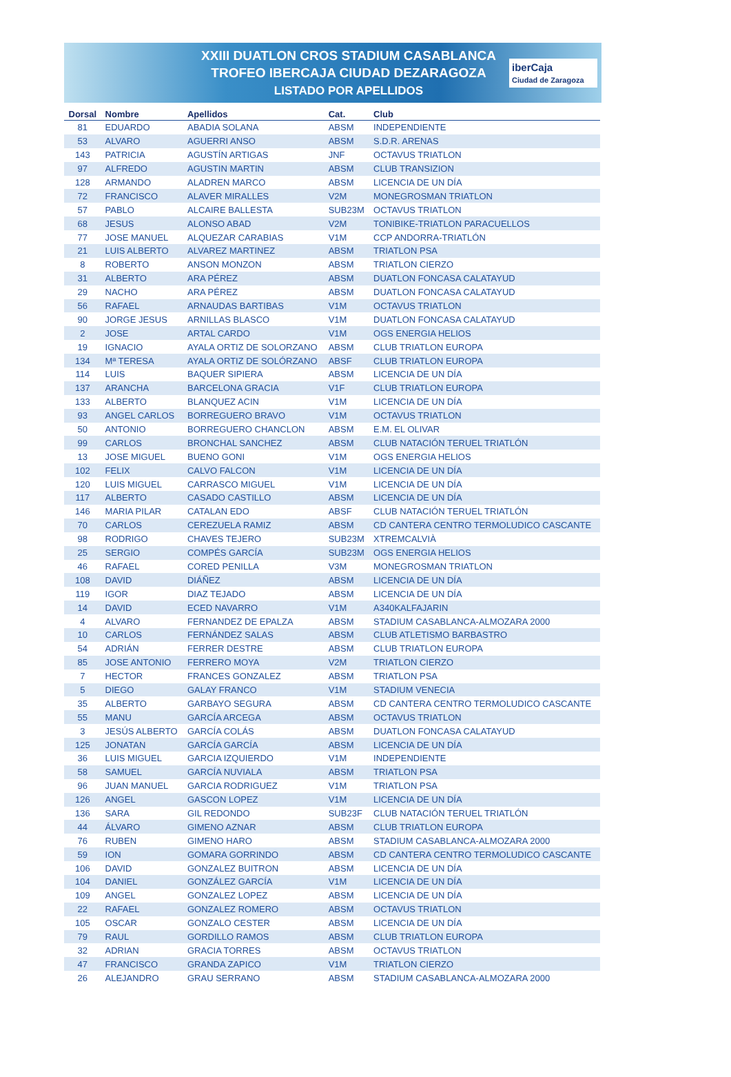XXIII DUATLON CROS STADIUM CASABLANCA
TROFEO IBERCAJA CIUDAD DEZARAGOZA
LISTADO POR APELLIDOS
iberCaja
Ciudad de Zaragoza
| Dorsal | Nombre | Apellidos | Cat. | Club |
| --- | --- | --- | --- | --- |
| 81 | EDUARDO | ABADIA SOLANA | ABSM | INDEPENDIENTE |
| 53 | ALVARO | AGUERRI ANSO | ABSM | S.D.R. ARENAS |
| 143 | PATRICIA | AGUSTÍN ARTIGAS | JNF | OCTAVUS TRIATLON |
| 97 | ALFREDO | AGUSTIN MARTIN | ABSM | CLUB TRANSIZION |
| 128 | ARMANDO | ALADREN MARCO | ABSM | LICENCIA DE UN DÍA |
| 72 | FRANCISCO | ALAVER MIRALLES | V2M | MONEGROSMAN TRIATLON |
| 57 | PABLO | ALCAIRE BALLESTA | SUB23M | OCTAVUS TRIATLON |
| 68 | JESUS | ALONSO ABAD | V2M | TONIBIKE-TRIATLON PARACUELLOS |
| 77 | JOSE MANUEL | ALQUEZAR CARABIAS | V1M | CCP ANDORRA-TRIATLÓN |
| 21 | LUIS ALBERTO | ALVAREZ MARTINEZ | ABSM | TRIATLON PSA |
| 8 | ROBERTO | ANSON MONZON | ABSM | TRIATLON CIERZO |
| 31 | ALBERTO | ARA PÉREZ | ABSM | DUATLON FONCASA CALATAYUD |
| 29 | NACHO | ARA PÉREZ | ABSM | DUATLON FONCASA CALATAYUD |
| 56 | RAFAEL | ARNAUDAS BARTIBAS | V1M | OCTAVUS TRIATLON |
| 90 | JORGE JESUS | ARNILLAS BLASCO | V1M | DUATLON FONCASA CALATAYUD |
| 2 | JOSE | ARTAL CARDO | V1M | OGS ENERGIA HELIOS |
| 19 | IGNACIO | AYALA ORTIZ DE SOLORZANO | ABSM | CLUB TRIATLON EUROPA |
| 134 | Mª TERESA | AYALA ORTIZ DE SOLÓRZANO | ABSF | CLUB TRIATLON EUROPA |
| 114 | LUIS | BAQUER SIPIERA | ABSM | LICENCIA DE UN DÍA |
| 137 | ARANCHA | BARCELONA GRACIA | V1F | CLUB TRIATLON EUROPA |
| 133 | ALBERTO | BLANQUEZ ACIN | V1M | LICENCIA DE UN DÍA |
| 93 | ANGEL CARLOS | BORREGUERO BRAVO | V1M | OCTAVUS TRIATLON |
| 50 | ANTONIO | BORREGUERO CHANCLON | ABSM | E.M. EL OLIVAR |
| 99 | CARLOS | BRONCHAL SANCHEZ | ABSM | CLUB NATACIÓN TERUEL TRIATLÓN |
| 13 | JOSE MIGUEL | BUENO GONI | V1M | OGS ENERGIA HELIOS |
| 102 | FELIX | CALVO FALCON | V1M | LICENCIA DE UN DÍA |
| 120 | LUIS MIGUEL | CARRASCO MIGUEL | V1M | LICENCIA DE UN DÍA |
| 117 | ALBERTO | CASADO CASTILLO | ABSM | LICENCIA DE UN DÍA |
| 146 | MARIA PILAR | CATALAN EDO | ABSF | CLUB NATACIÓN TERUEL TRIATLÓN |
| 70 | CARLOS | CEREZUELA RAMIZ | ABSM | CD CANTERA CENTRO TERMOLUDICO CASCANTE |
| 98 | RODRIGO | CHAVES TEJERO | SUB23M | XTREMCALVIÀ |
| 25 | SERGIO | COMPÉS GARCÍA | SUB23M | OGS ENERGIA HELIOS |
| 46 | RAFAEL | CORED PENILLA | V3M | MONEGROSMAN TRIATLON |
| 108 | DAVID | DIÁÑEZ | ABSM | LICENCIA DE UN DÍA |
| 119 | IGOR | DIAZ TEJADO | ABSM | LICENCIA DE UN DÍA |
| 14 | DAVID | ECED NAVARRO | V1M | A340KALFAJARIN |
| 4 | ALVARO | FERNANDEZ DE EPALZA | ABSM | STADIUM CASABLANCA-ALMOZARA 2000 |
| 10 | CARLOS | FERNÁNDEZ SALAS | ABSM | CLUB ATLETISMO BARBASTRO |
| 54 | ADRIÁN | FERRER DESTRE | ABSM | CLUB TRIATLON EUROPA |
| 85 | JOSE ANTONIO | FERRERO MOYA | V2M | TRIATLON CIERZO |
| 7 | HECTOR | FRANCES GONZALEZ | ABSM | TRIATLON PSA |
| 5 | DIEGO | GALAY FRANCO | V1M | STADIUM VENECIA |
| 35 | ALBERTO | GARBAYO SEGURA | ABSM | CD CANTERA CENTRO TERMOLUDICO CASCANTE |
| 55 | MANU | GARCÍA ARCEGA | ABSM | OCTAVUS TRIATLON |
| 3 | JESÚS ALBERTO | GARCÍA COLÁS | ABSM | DUATLON FONCASA CALATAYUD |
| 125 | JONATAN | GARCÍA GARCÍA | ABSM | LICENCIA DE UN DÍA |
| 36 | LUIS MIGUEL | GARCIA IZQUIERDO | V1M | INDEPENDIENTE |
| 58 | SAMUEL | GARCÍA NUVIALA | ABSM | TRIATLON PSA |
| 96 | JUAN MANUEL | GARCIA RODRIGUEZ | V1M | TRIATLON PSA |
| 126 | ANGEL | GASCON LOPEZ | V1M | LICENCIA DE UN DÍA |
| 136 | SARA | GIL REDONDO | SUB23F | CLUB NATACIÓN TERUEL TRIATLÓN |
| 44 | ÁLVARO | GIMENO AZNAR | ABSM | CLUB TRIATLON EUROPA |
| 76 | RUBEN | GIMENO HARO | ABSM | STADIUM CASABLANCA-ALMOZARA 2000 |
| 59 | ION | GOMARA GORRINDO | ABSM | CD CANTERA CENTRO TERMOLUDICO CASCANTE |
| 106 | DAVID | GONZALEZ BUITRON | ABSM | LICENCIA DE UN DÍA |
| 104 | DANIEL | GONZÁLEZ GARCÍA | V1M | LICENCIA DE UN DÍA |
| 109 | ANGEL | GONZALEZ LOPEZ | ABSM | LICENCIA DE UN DÍA |
| 22 | RAFAEL | GONZALEZ ROMERO | ABSM | OCTAVUS TRIATLON |
| 105 | OSCAR | GONZALO CESTER | ABSM | LICENCIA DE UN DÍA |
| 79 | RAUL | GORDILLO RAMOS | ABSM | CLUB TRIATLON EUROPA |
| 32 | ADRIAN | GRACIA TORRES | ABSM | OCTAVUS TRIATLON |
| 47 | FRANCISCO | GRANDA ZAPICO | V1M | TRIATLON CIERZO |
| 26 | ALEJANDRO | GRAU SERRANO | ABSM | STADIUM CASABLANCA-ALMOZARA 2000 |